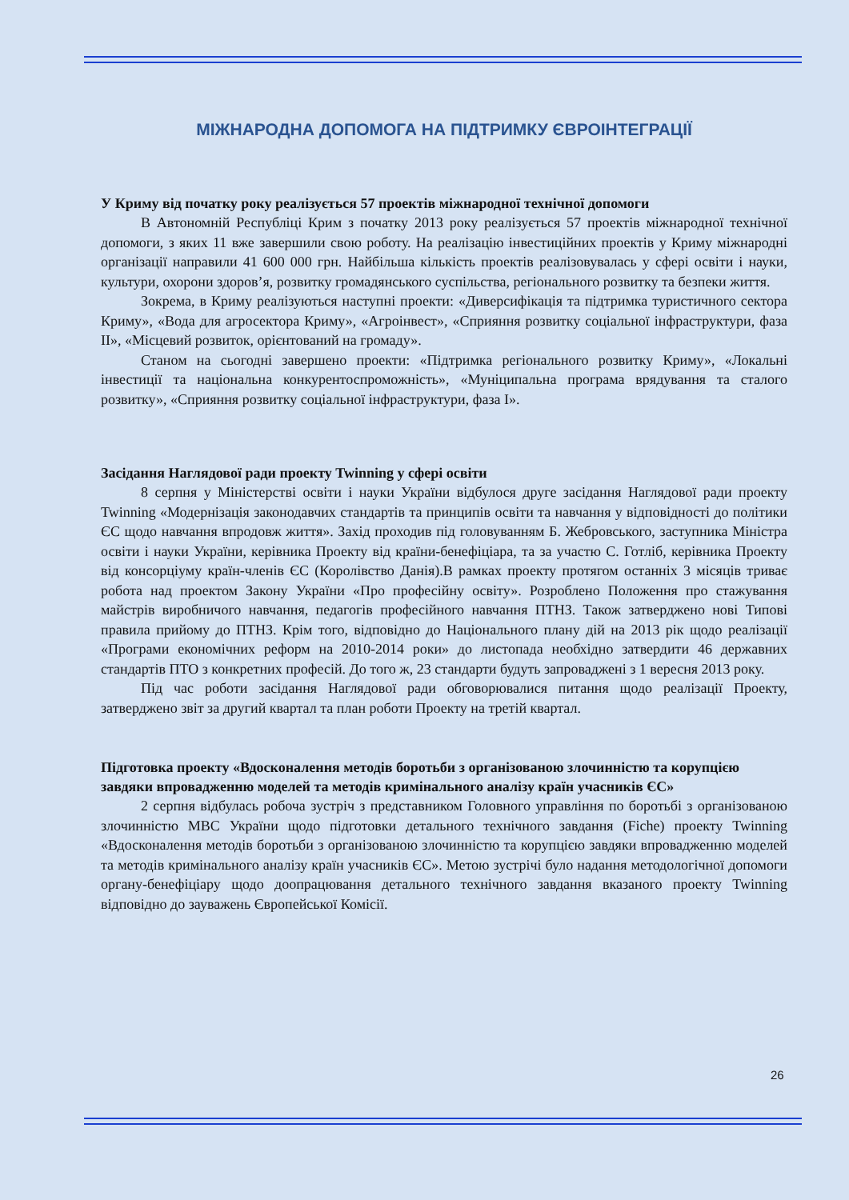МІЖНАРОДНА ДОПОМОГА НА ПІДТРИМКУ ЄВРОІНТЕГРАЦІЇ
У Криму від початку року реалізується 57 проектів міжнародної технічної допомоги
В Автономній Республіці Крим з початку 2013 року реалізується 57 проектів міжнародної технічної допомоги, з яких 11 вже завершили свою роботу. На реалізацію інвестиційних проектів у Криму міжнародні організації направили 41 600 000 грн. Найбільша кількість проектів реалізовувалась у сфері освіти і науки, культури, охорони здоров’я, розвитку громадянського суспільства, регіонального розвитку та безпеки життя.
Зокрема, в Криму реалізуються наступні проекти: «Диверсифікація та підтримка туристичного сектора Криму», «Вода для агросектора Криму», «Агроінвест», «Сприяння розвитку соціальної інфраструктури, фаза ІІ», «Місцевий розвиток, орієнтований на громаду».
Станом на сьогодні завершено проекти: «Підтримка регіонального розвитку Криму», «Локальні інвестиції та національна конкурентоспроможність», «Муніципальна програма врядування та сталого розвитку», «Сприяння розвитку соціальної інфраструктури, фаза І».
Засідання Наглядової ради проекту Twinning у сфері освіти
8 серпня у Міністерстві освіти і науки України відбулося друге засідання Наглядової ради проекту Twinning «Модернізація законодавчих стандартів та принципів освіти та навчання у відповідності до політики ЄС щодо навчання впродовж життя». Захід проходив під головуванням Б. Жебровського, заступника Міністра освіти і науки України, керівника Проекту від країни-бенефіціара, та за участю С. Готліб, керівника Проекту від консорціуму країн-членів ЄС (Королівство Данія).В рамках проекту протягом останніх 3 місяців триває робота над проектом Закону України «Про професійну освіту». Розроблено Положення про стажування майстрів виробничого навчання, педагогів професійного навчання ПТНЗ. Також затверджено нові Типові правила прийому до ПТНЗ. Крім того, відповідно до Національного плану дій на 2013 рік щодо реалізації «Програми економічних реформ на 2010-2014 роки» до листопада необхідно затвердити 46 державних стандартів ПТО з конкретних професій. До того ж, 23 стандарти будуть запроваджені з 1 вересня 2013 року.
Під час роботи засідання Наглядової ради обговорювалися питання щодо реалізації Проекту, затверджено звіт за другий квартал та план роботи Проекту на третій квартал.
Підготовка проекту «Вдосконалення методів боротьби з організованою злочинністю та корупцією завдяки впровадженню моделей та методів кримінального аналізу країн учасників ЄС»
2 серпня відбулась робоча зустріч з представником Головного управління по боротьбі з організованою злочинністю МВС України щодо підготовки детального технічного завдання (Fiche) проекту Twinning «Вдосконалення методів боротьби з організованою злочинністю та корупцією завдяки впровадженню моделей та методів кримінального аналізу країн учасників ЄС». Метою зустрічі було надання методологічної допомоги органу-бенефіціару щодо доопрацювання детального технічного завдання вказаного проекту Twinning відповідно до зауважень Європейської Комісії.
26